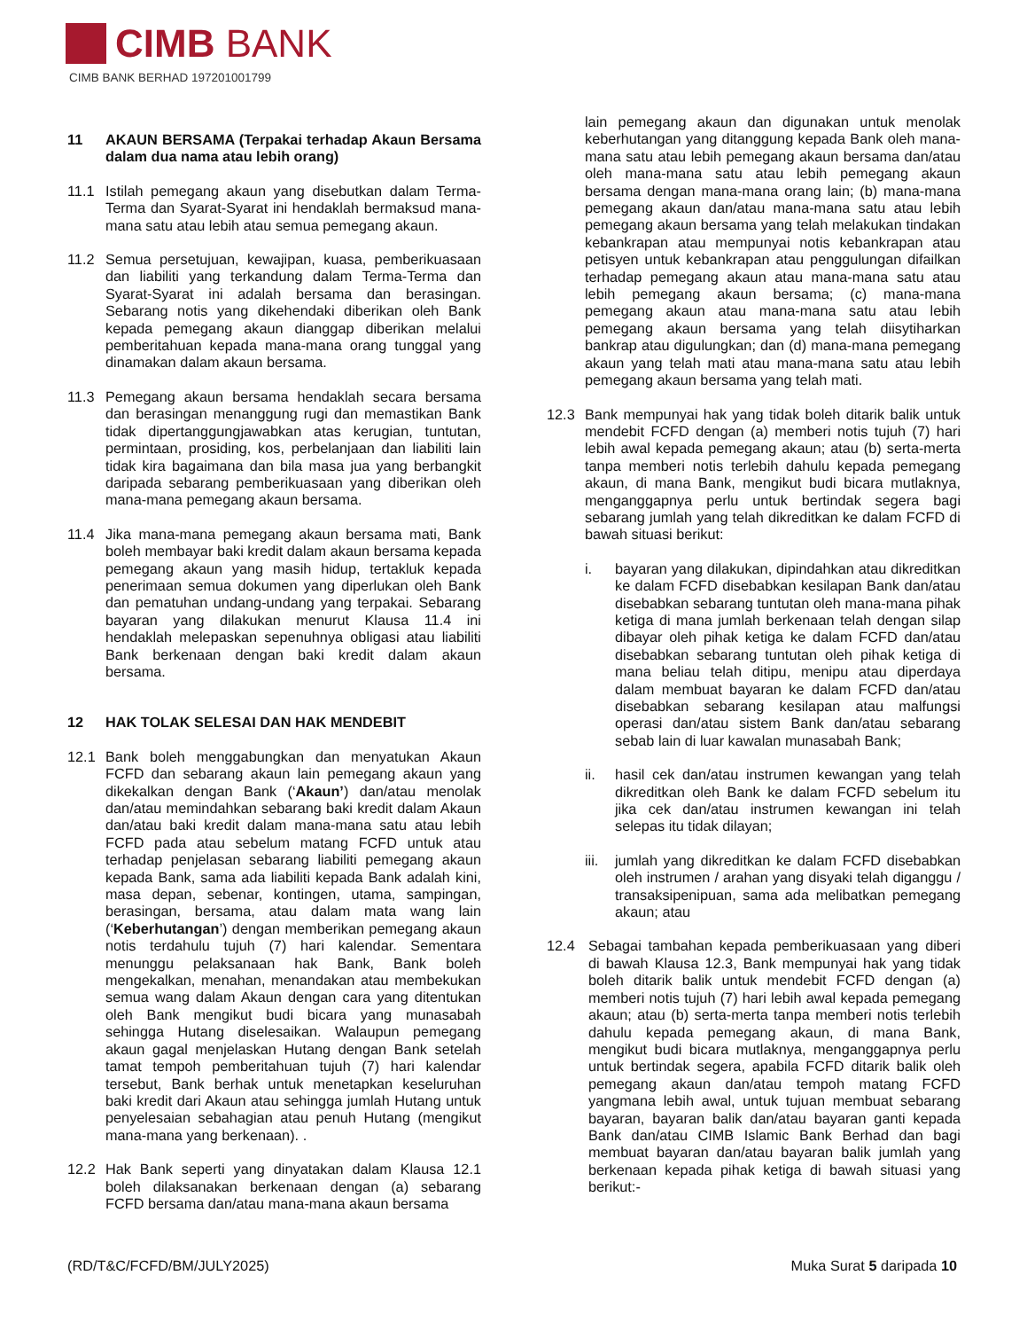CIMB BANK
CIMB BANK BERHAD 197201001799
11 AKAUN BERSAMA (Terpakai terhadap Akaun Bersama dalam dua nama atau lebih orang)
11.1 Istilah pemegang akaun yang disebutkan dalam Terma-Terma dan Syarat-Syarat ini hendaklah bermaksud mana-mana satu atau lebih atau semua pemegang akaun.
11.2 Semua persetujuan, kewajipan, kuasa, pemberikuasaan dan liabiliti yang terkandung dalam Terma-Terma dan Syarat-Syarat ini adalah bersama dan berasingan. Sebarang notis yang dikehendaki diberikan oleh Bank kepada pemegang akaun dianggap diberikan melalui pemberitahuan kepada mana-mana orang tunggal yang dinamakan dalam akaun bersama.
11.3 Pemegang akaun bersama hendaklah secara bersama dan berasingan menanggung rugi dan memastikan Bank tidak dipertanggungjawabkan atas kerugian, tuntutan, permintaan, prosiding, kos, perbelanjaan dan liabiliti lain tidak kira bagaimana dan bila masa jua yang berbangkit daripada sebarang pemberikuasaan yang diberikan oleh mana-mana pemegang akaun bersama.
11.4 Jika mana-mana pemegang akaun bersama mati, Bank boleh membayar baki kredit dalam akaun bersama kepada pemegang akaun yang masih hidup, tertakluk kepada penerimaan semua dokumen yang diperlukan oleh Bank dan pematuhan undang-undang yang terpakai. Sebarang bayaran yang dilakukan menurut Klausa 11.4 ini hendaklah melepaskan sepenuhnya obligasi atau liabiliti Bank berkenaan dengan baki kredit dalam akaun bersama.
12 HAK TOLAK SELESAI DAN HAK MENDEBIT
12.1 Bank boleh menggabungkan dan menyatukan Akaun FCFD dan sebarang akaun lain pemegang akaun yang dikekalkan dengan Bank (‘Akaun’) dan/atau menolak dan/atau memindahkan sebarang baki kredit dalam Akaun dan/atau baki kredit dalam mana-mana satu atau lebih FCFD pada atau sebelum matang FCFD untuk atau terhadap penjelasan sebarang liabiliti pemegang akaun kepada Bank, sama ada liabiliti kepada Bank adalah kini, masa depan, sebenar, kontingen, utama, sampingan, berasingan, bersama, atau dalam mata wang lain (‘Keberhutangan’) dengan memberikan pemegang akaun notis terdahulu tujuh (7) hari kalendar. Sementara menunggu pelaksanaan hak Bank, Bank boleh mengekalkan, menahan, menandakan atau membekukan semua wang dalam Akaun dengan cara yang ditentukan oleh Bank mengikut budi bicara yang munasabah sehingga Hutang diselesaikan. Walaupun pemegang akaun gagal menjelaskan Hutang dengan Bank setelah tamat tempoh pemberitahuan tujuh (7) hari kalendar tersebut, Bank berhak untuk menetapkan keseluruhan baki kredit dari Akaun atau sehingga jumlah Hutang untuk penyelesaian sebahagian atau penuh Hutang (mengikut mana-mana yang berkenaan). .
12.2 Hak Bank seperti yang dinyatakan dalam Klausa 12.1 boleh dilaksanakan berkenaan dengan (a) sebarang FCFD bersama dan/atau mana-mana akaun bersama
lain pemegang akaun dan digunakan untuk menolak keberhutangan yang ditanggung kepada Bank oleh mana-mana satu atau lebih pemegang akaun bersama dan/atau oleh mana-mana satu atau lebih pemegang akaun bersama dengan mana-mana orang lain; (b) mana-mana pemegang akaun dan/atau mana-mana satu atau lebih pemegang akaun bersama yang telah melakukan tindakan kebankrapan atau mempunyai notis kebankrapan atau petisyen untuk kebankrapan atau penggulungan difailkan terhadap pemegang akaun atau mana-mana satu atau lebih pemegang akaun bersama; (c) mana-mana pemegang akaun atau mana-mana satu atau lebih pemegang akaun bersama yang telah diisytiharkan bankrap atau digulungkan; dan (d) mana-mana pemegang akaun yang telah mati atau mana-mana satu atau lebih pemegang akaun bersama yang telah mati.
12.3 Bank mempunyai hak yang tidak boleh ditarik balik untuk mendebit FCFD dengan (a) memberi notis tujuh (7) hari lebih awal kepada pemegang akaun; atau (b) serta-merta tanpa memberi notis terlebih dahulu kepada pemegang akaun, di mana Bank, mengikut budi bicara mutlaknya, menganggapnya perlu untuk bertindak segera bagi sebarang jumlah yang telah dikreditkan ke dalam FCFD di bawah situasi berikut:
i. bayaran yang dilakukan, dipindahkan atau dikreditkan ke dalam FCFD disebabkan kesilapan Bank dan/atau disebabkan sebarang tuntutan oleh mana-mana pihak ketiga di mana jumlah berkenaan telah dengan silap dibayar oleh pihak ketiga ke dalam FCFD dan/atau disebabkan sebarang tuntutan oleh pihak ketiga di mana beliau telah ditipu, menipu atau diperdaya dalam membuat bayaran ke dalam FCFD dan/atau disebabkan sebarang kesilapan atau malfungsi operasi dan/atau sistem Bank dan/atau sebarang sebab lain di luar kawalan munasabah Bank;
ii. hasil cek dan/atau instrumen kewangan yang telah dikreditkan oleh Bank ke dalam FCFD sebelum itu jika cek dan/atau instrumen kewangan ini telah selepas itu tidak dilayan;
iii.
jumlah yang dikreditkan ke dalam FCFD disebabkan oleh instrumen / arahan yang disyaki telah diganggu / transaksipenipuan, sama ada melibatkan pemegang akaun; atau
12.4 Sebagai tambahan kepada pemberikuasaan yang diberi di bawah Klausa 12.3, Bank mempunyai hak yang tidak boleh ditarik balik untuk mendebit FCFD dengan (a) memberi notis tujuh (7) hari lebih awal kepada pemegang akaun; atau (b) serta-merta tanpa memberi notis terlebih dahulu kepada pemegang akaun, di mana Bank, mengikut budi bicara mutlaknya, menganggapnya perlu untuk bertindak segera, apabila FCFD ditarik balik oleh pemegang akaun dan/atau tempoh matang FCFD yangmana lebih awal, untuk tujuan membuat sebarang bayaran, bayaran balik dan/atau bayaran ganti kepada Bank dan/atau CIMB Islamic Bank Berhad dan bagi membuat bayaran dan/atau bayaran balik jumlah yang berkenaan kepada pihak ketiga di bawah situasi yang berikut:-
(RD/T&C/FCFD/BM/JULY2025) Muka Surat 5 daripada 10